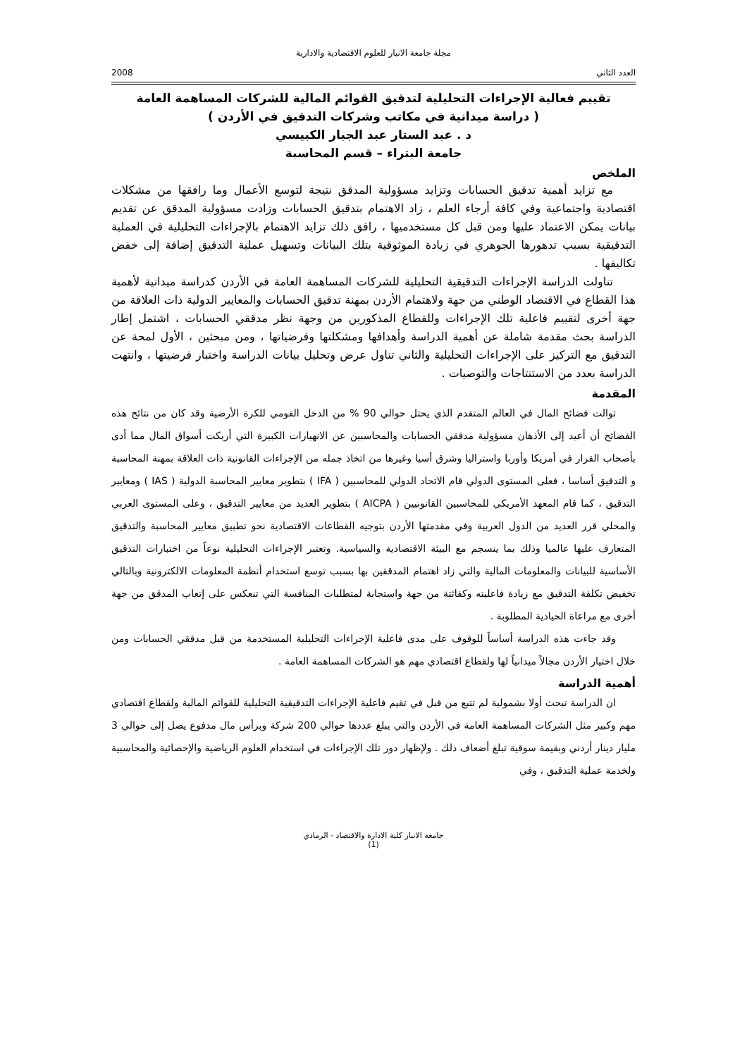مجلة جامعة الانبار للعلوم الاقتصادية والادارية
العدد الثاني 2008
تقييم فعالية الإجراءات التحليلية لتدقيق القوائم المالية للشركات المساهمة العامة
( دراسة ميدانية في مكاتب وشركات التدقيق في الأردن )
د . عبد الستار عبد الجبار الكبيسي
جامعة البتراء – قسم المحاسبة
الملخص
مع تزايد أهمية تدقيق الحسابات وتزايد مسؤولية المدقق نتيجة لتوسع الأعمال وما رافقها من مشكلات اقتصادية واجتماعية وفي كافة أرجاء العلم ، زاد الاهتمام بتدقيق الحسابات وزادت مسؤولية المدقق عن تقديم بيانات يمكن الاعتماد عليها ومن قبل كل مستخدميها ، رافق ذلك تزايد الاهتمام بالإجراءات التحليلية في العملية التدقيقية بسبب تدهورها الجوهري في زيادة الموثوقية بتلك البيانات وتسهيل عملية التدقيق إضافة إلى خفض تكاليفها .
تناولت الدراسة الإجراءات التدقيقية التحليلية للشركات المساهمة العامة في الأردن كدراسة ميدانية لأهمية هذا القطاع في الاقتصاد الوطني من جهة ولاهتمام الأردن بمهنة تدقيق الحسابات والمعايير الدولية ذات العلاقة من جهة أخرى لتقييم فاعلية تلك الإجراءات وللقطاع المذكورين من وجهة نظر مدققي الحسابات ، اشتمل إطار الدراسة بحث مقدمة شاملة عن أهمية الدراسة وأهدافها ومشكلتها وفرضياتها ، ومن مبحثين ، الأول لمحة عن التدقيق مع التركيز على الإجراءات التحليلية والثاني تناول عرض وتحليل بيانات الدراسة واختبار فرضيتها ، وانتهت الدراسة بعدد من الاستنتاجات والتوصيات .
المقدمة
توالت فضائح المال في العالم المتقدم الذي يحتل حوالي 90 % من الدخل القومي للكرة الأرضية وقد كان من نتائج هذه الفضائح أن أعيد إلى الأذهان مسؤولية مدققي الحسابات والمحاسبين عن الانهيارات الكبيرة التي أربكت أسواق المال مما أدى بأصحاب القرار في أمريكا وأوربا واستراليا وشرق أسيا وغيرها من اتخاذ جمله من الإجراءات القانونية ذات العلاقة بمهنة المحاسبة و التدقيق أساسا ، فعلى المستوى الدولي قام الاتحاد الدولي للمحاسبين ( IFA ) بتطوير معايير المحاسبة الدولية ( IAS ) ومعايير التدقيق ، كما قام المعهد الأمريكي للمحاسبين القانونيين ( AICPA ) بتطوير العديد من معايير التدقيق ، وعلى المستوى العربي والمحلي قرر العديد من الدول العربية وفي مقدمتها الأردن بتوجيه القطاعات الاقتصادية نحو تطبيق معايير المحاسبة والتدقيق المتعارف عليها عالميا وذلك بما ينسجم مع البيئة الاقتصادية والسياسية. وتعتبر الإجراءات التحليلية نوعاً من اختبارات التدقيق الأساسية للبيانات والمعلومات المالية والتي زاد اهتمام المدققين بها بسبب توسع استخدام أنظمة المعلومات الالكترونية وبالتالي تخفيض تكلفة التدقيق مع زيادة فاعليته وكفائتة من جهة واستجابة لمتطلبات المنافسة التي تنعكس على إتعاب المدقق من جهة أخرى مع مراعاة الحيادية المطلوبة .
وقد جاءت هذه الدراسة أساساً للوقوف على مدى فاعلية الإجراءات التحليلية المستخدمة من قبل مدققي الحسابات ومن خلال اختيار الأردن مجالاً ميدانياً لها ولقطاع اقتصادي مهم هو الشركات المساهمة العامة .
أهمية الدراسة
ان الدراسة تبحث أولا بشمولية لم تتبع من قبل في تقيم فاعلية الإجراءات التدقيقية التحليلية للقوائم المالية ولقطاع اقتصادي مهم وكبير مثل الشركات المساهمة العامة في الأردن والتي يبلغ عددها حوالي 200 شركة وبرأس مال مدفوع يصل إلى حوالي 3 مليار دينار أردني وبقيمة سوقية تبلغ أضعاف ذلك . ولإظهار دور تلك الإجراءات في استخدام العلوم الرياضية والإحصائية والمحاسبية ولخدمة عملية التدقيق ، وفي
جامعة الانبار كلية الادارة والاقتصاد - الرمادي
(1)